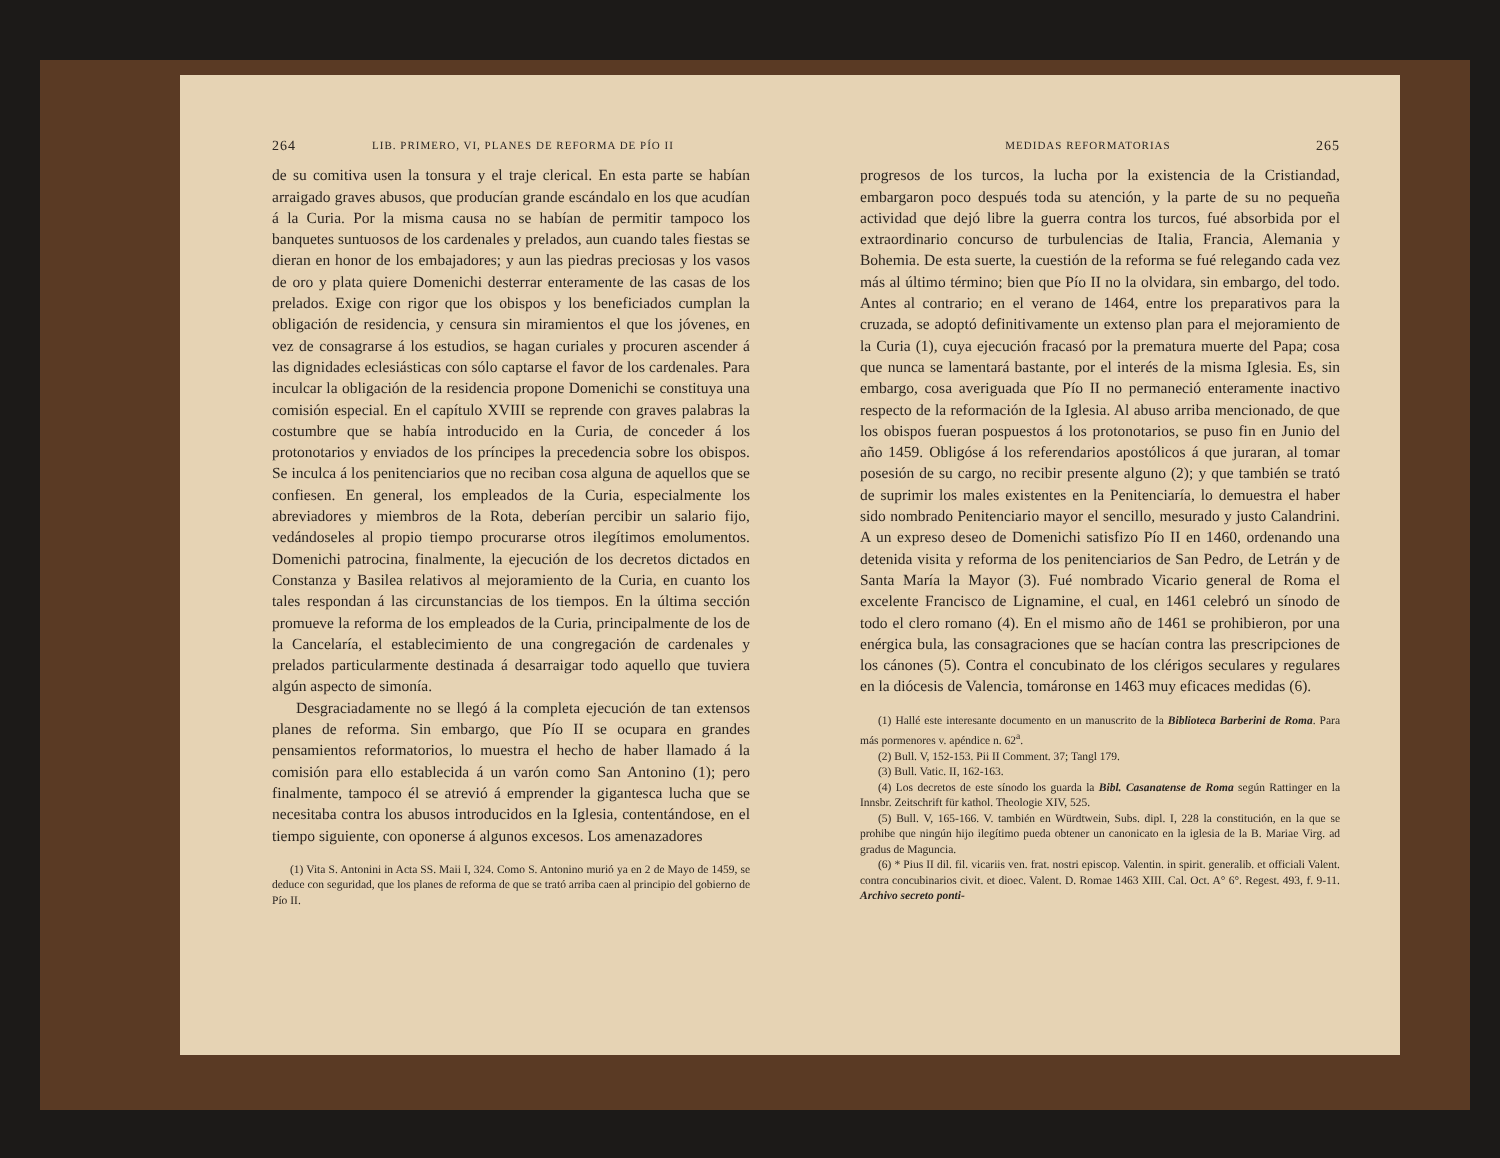264 LIB. PRIMERO, VI, PLANES DE REFORMA DE PÍO II
de su comitiva usen la tonsura y el traje clerical. En esta parte se habían arraigado graves abusos, que producían grande escándalo en los que acudían á la Curia. Por la misma causa no se habían de permitir tampoco los banquetes suntuosos de los cardenales y prelados, aun cuando tales fiestas se dieran en honor de los embajadores; y aun las piedras preciosas y los vasos de oro y plata quiere Domenichi desterrar enteramente de las casas de los prelados. Exige con rigor que los obispos y los beneficiados cumplan la obligación de residencia, y censura sin miramientos el que los jóvenes, en vez de consagrarse á los estudios, se hagan curiales y procuren ascender á las dignidades eclesiásticas con sólo captarse el favor de los cardenales. Para inculcar la obligación de la residencia propone Domenichi se constituya una comisión especial. En el capítulo XVIII se reprende con graves palabras la costumbre que se había introducido en la Curia, de conceder á los protonotarios y enviados de los príncipes la precedencia sobre los obispos. Se inculca á los penitenciarios que no reciban cosa alguna de aquellos que se confiesen. En general, los empleados de la Curia, especialmente los abreviadores y miembros de la Rota, deberían percibir un salario fijo, vedándoseles al propio tiempo procurarse otros ilegítimos emolumentos. Domenichi patrocina, finalmente, la ejecución de los decretos dictados en Constanza y Basilea relativos al mejoramiento de la Curia, en cuanto los tales respondan á las circunstancias de los tiempos. En la última sección promueve la reforma de los empleados de la Curia, principalmente de los de la Cancelaría, el establecimiento de una congregación de cardenales y prelados particularmente destinada á desarraigar todo aquello que tuviera algún aspecto de simonía.
Desgraciadamente no se llegó á la completa ejecución de tan extensos planes de reforma. Sin embargo, que Pío II se ocupara en grandes pensamientos reformatorios, lo muestra el hecho de haber llamado á la comisión para ello establecida á un varón como San Antonino (1); pero finalmente, tampoco él se atrevió á emprender la gigantesca lucha que se necesitaba contra los abusos introducidos en la Iglesia, contentándose, en el tiempo siguiente, con oponerse á algunos excesos. Los amenazadores
(1) Vita S. Antonini in Acta SS. Maii I, 324. Como S. Antonino murió ya en 2 de Mayo de 1459, se deduce con seguridad, que los planes de reforma de que se trató arriba caen al principio del gobierno de Pío II.
MEDIDAS REFORMATORIAS 265
progresos de los turcos, la lucha por la existencia de la Cristiandad, embargaron poco después toda su atención, y la parte de su no pequeña actividad que dejó libre la guerra contra los turcos, fué absorbida por el extraordinario concurso de turbulencias de Italia, Francia, Alemania y Bohemia. De esta suerte, la cuestión de la reforma se fué relegando cada vez más al último término; bien que Pío II no la olvidara, sin embargo, del todo. Antes al contrario; en el verano de 1464, entre los preparativos para la cruzada, se adoptó definitivamente un extenso plan para el mejoramiento de la Curia (1), cuya ejecución fracasó por la prematura muerte del Papa; cosa que nunca se lamentará bastante, por el interés de la misma Iglesia. Es, sin embargo, cosa averiguada que Pío II no permaneció enteramente inactivo respecto de la reformación de la Iglesia. Al abuso arriba mencionado, de que los obispos fueran pospuestos á los protonotarios, se puso fin en Junio del año 1459. Obligóse á los referendarios apostólicos á que juraran, al tomar posesión de su cargo, no recibir presente alguno (2); y que también se trató de suprimir los males existentes en la Penitenciaría, lo demuestra el haber sido nombrado Penitenciario mayor el sencillo, mesurado y justo Calandrini. A un expreso deseo de Domenichi satisfizo Pío II en 1460, ordenando una detenida visita y reforma de los penitenciarios de San Pedro, de Letrán y de Santa María la Mayor (3). Fué nombrado Vicario general de Roma el excelente Francisco de Lignamine, el cual, en 1461 celebró un sínodo de todo el clero romano (4). En el mismo año de 1461 se prohibieron, por una enérgica bula, las consagraciones que se hacían contra las prescripciones de los cánones (5). Contra el concubinato de los clérigos seculares y regulares en la diócesis de Valencia, tomáronse en 1463 muy eficaces medidas (6).
(1) Hallé este interesante documento en un manuscrito de la Biblioteca Barberini de Roma. Para más pormenores v. apéndice n. 62<sup>a</sup>.
(2) Bull. V, 152-153. Pii II Comment. 37; Tangl 179.
(3) Bull. Vatic. II, 162-163.
(4) Los decretos de este sínodo los guarda la Bibl. Casanatense de Roma según Rattinger en la Innsbr. Zeitschrift für kathol. Theologie XIV, 525.
(5) Bull. V, 165-166. V. también en Würdtwein, Subs. dipl. I, 228 la constitución, en la que se prohibe que ningún hijo ilegítimo pueda obtener un canonicato en la iglesia de la B. Mariae Virg. ad gradus de Maguncia.
(6) * Pius II dil. fil. vicariis ven. frat. nostri episcop. Valentin. in spirit. generalib. et officiali Valent. contra concubinarios civit. et dioec. Valent. D. Romae 1463 XIII. Cal. Oct. A° 6°. Regest. 493, f. 9-11. Archivo secreto ponti-